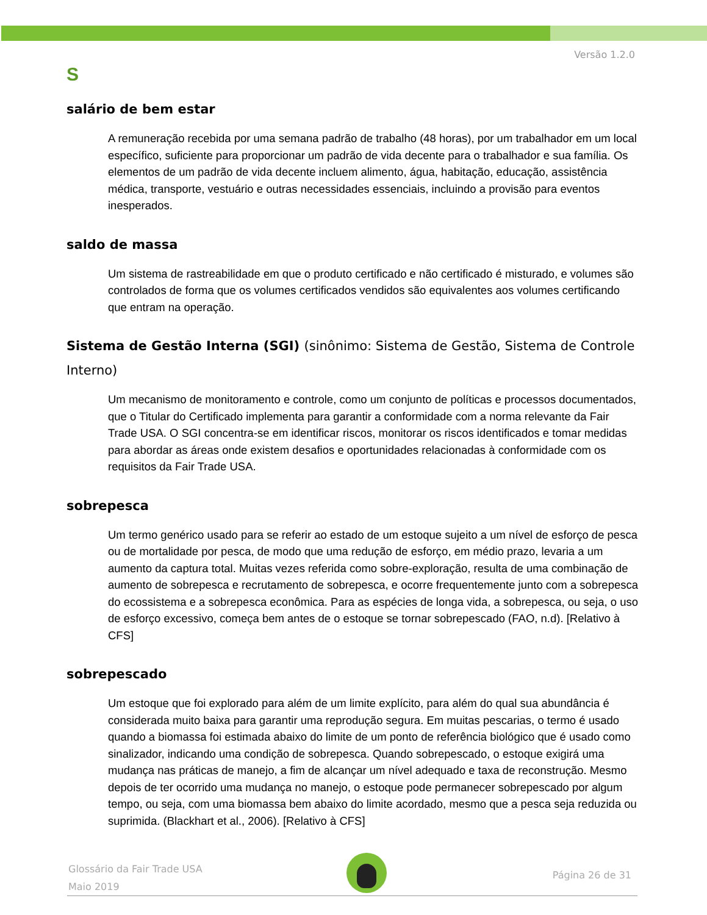Versão 1.2.0
S
salário de bem estar
A remuneração recebida por uma semana padrão de trabalho (48 horas), por um trabalhador em um local específico, suficiente para proporcionar um padrão de vida decente para o trabalhador e sua família. Os elementos de um padrão de vida decente incluem alimento, água, habitação, educação, assistência médica, transporte, vestuário e outras necessidades essenciais, incluindo a provisão para eventos inesperados.
saldo de massa
Um sistema de rastreabilidade em que o produto certificado e não certificado é misturado, e volumes são controlados de forma que os volumes certificados vendidos são equivalentes aos volumes certificando que entram na operação.
Sistema de Gestão Interna (SGI) (sinônimo: Sistema de Gestão, Sistema de Controle Interno)
Um mecanismo de monitoramento e controle, como um conjunto de políticas e processos documentados, que o Titular do Certificado implementa para garantir a conformidade com a norma relevante da Fair Trade USA. O SGI concentra-se em identificar riscos, monitorar os riscos identificados e tomar medidas para abordar as áreas onde existem desafios e oportunidades relacionadas à conformidade com os requisitos da Fair Trade USA.
sobrepesca
Um termo genérico usado para se referir ao estado de um estoque sujeito a um nível de esforço de pesca ou de mortalidade por pesca, de modo que uma redução de esforço, em médio prazo, levaria a um aumento da captura total. Muitas vezes referida como sobre-exploração, resulta de uma combinação de aumento de sobrepesca e recrutamento de sobrepesca, e ocorre frequentemente junto com a sobrepesca do ecossistema e a sobrepesca econômica. Para as espécies de longa vida, a sobrepesca, ou seja, o uso de esforço excessivo, começa bem antes de o estoque se tornar sobrepescado (FAO, n.d). [Relativo à CFS]
sobrepescado
Um estoque que foi explorado para além de um limite explícito, para além do qual sua abundância é considerada muito baixa para garantir uma reprodução segura. Em muitas pescarias, o termo é usado quando a biomassa foi estimada abaixo do limite de um ponto de referência biológico que é usado como sinalizador, indicando uma condição de sobrepesca. Quando sobrepescado, o estoque exigirá uma mudança nas práticas de manejo, a fim de alcançar um nível adequado e taxa de reconstrução. Mesmo depois de ter ocorrido uma mudança no manejo, o estoque pode permanecer sobrepescado por algum tempo, ou seja, com uma biomassa bem abaixo do limite acordado, mesmo que a pesca seja reduzida ou suprimida. (Blackhart et al., 2006). [Relativo à CFS]
Glossário da Fair Trade USA
Maio 2019
Página 26 de 31